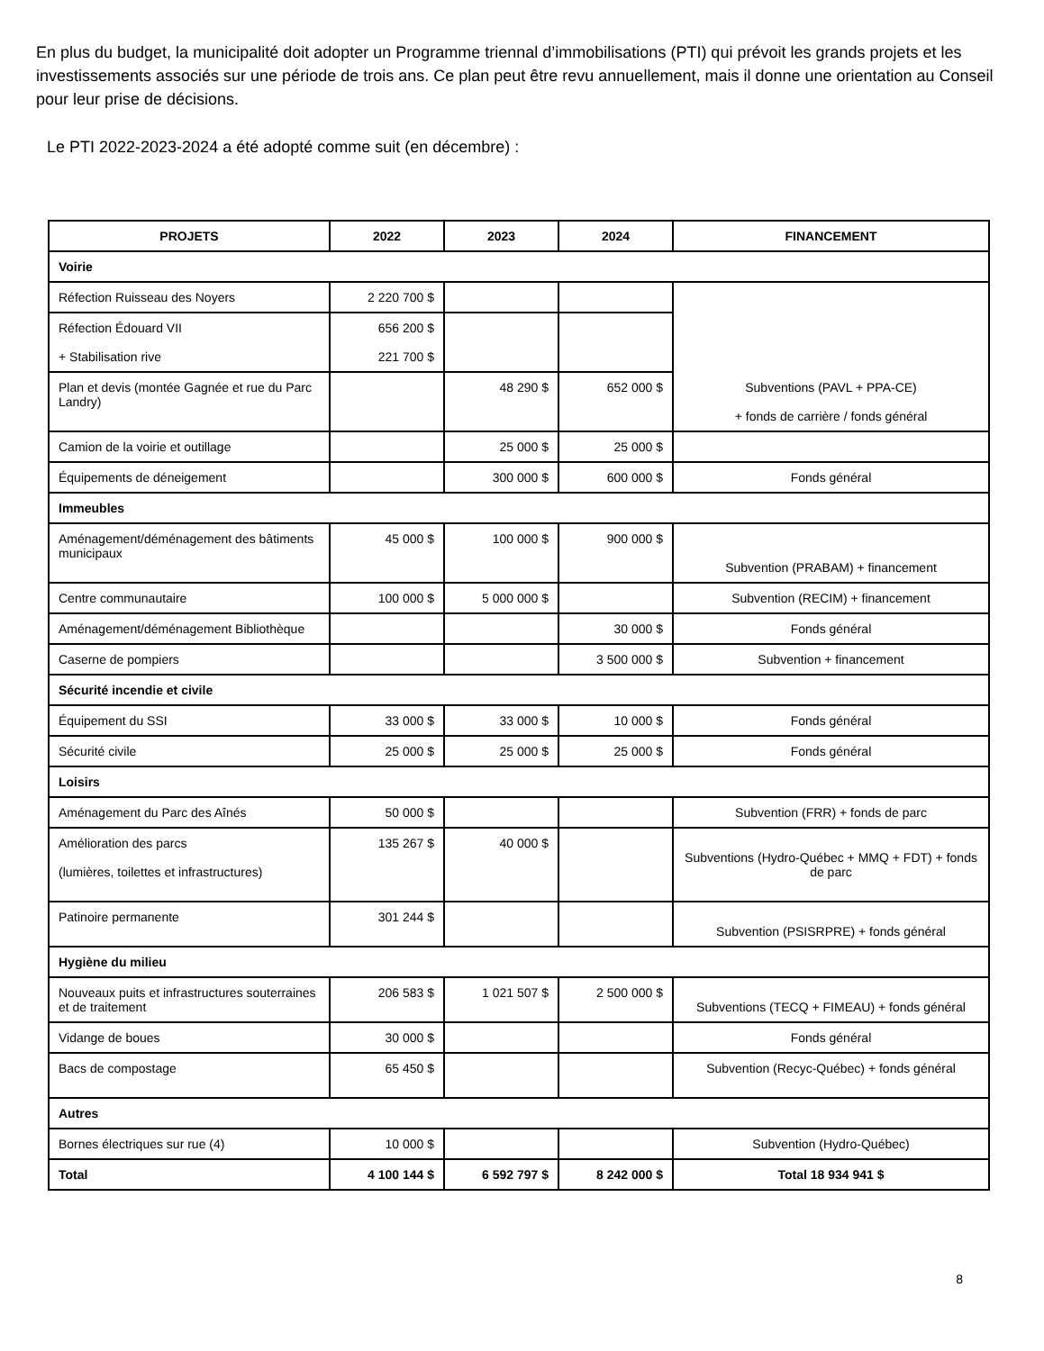En plus du budget, la municipalité doit adopter un Programme triennal d’immobilisations (PTI) qui prévoit les grands projets et les investissements associés sur une période de trois ans. Ce plan peut être revu annuellement, mais il donne une orientation au Conseil pour leur prise de décisions.
Le PTI 2022-2023-2024 a été adopté comme suit (en décembre) :
| PROJETS | 2022 | 2023 | 2024 | FINANCEMENT |
| --- | --- | --- | --- | --- |
| Voirie | | | | |
| Réfection Ruisseau des Noyers | 2 220 700 $ | | | Subventions (PAVL + PPA-CE) + fonds de carrière / fonds général |
| Réfection Édouard VII + Stabilisation rive | 656 200 $ 221 700 $ | | | |
| Plan et devis (montée Gagnée et rue du Parc Landry) | | 48 290 $ | 652 000 $ | |
| Camion de la voirie et outillage | | 25 000 $ | 25 000 $ | |
| Équipements de déneigement | | 300 000 $ | 600 000 $ | Fonds général |
| Immeubles | | | | |
| Aménagement/déménagement des bâtiments municipaux | 45 000 $ | 100 000 $ | 900 000 $ | Subvention (PRABAM) + financement |
| Centre communautaire | 100 000 $ | 5 000 000 $ | | Subvention (RECIM) + financement |
| Aménagement/déménagement Bibliothèque | | | 30 000 $ | Fonds général |
| Caserne de pompiers | | | 3 500 000 $ | Subvention + financement |
| Sécurité incendie et civile | | | | |
| Équipement du SSI | 33 000 $ | 33 000 $ | 10 000 $ | Fonds général |
| Sécurité civile | 25 000 $ | 25 000 $ | 25 000 $ | Fonds général |
| Loisirs | | | | |
| Aménagement du Parc des Aînés | 50 000 $ | | | Subvention (FRR) + fonds de parc |
| Amélioration des parcs (lumières, toilettes et infrastructures) | 135 267 $ | 40 000 $ | | Subventions (Hydro-Québec + MMQ + FDT) + fonds de parc |
| Patinoire permanente | 301 244 $ | | | Subvention (PSISRPRE) + fonds général |
| Hygiène du milieu | | | | |
| Nouveaux puits et infrastructures souterraines et de traitement | 206 583 $ | 1 021 507 $ | 2 500 000 $ | Subventions (TECQ + FIMEAU) + fonds général |
| Vidange de boues | 30 000 $ | | | Fonds général |
| Bacs de compostage | 65 450 $ | | | Subvention (Recyc-Québec) + fonds général |
| Autres | | | | |
| Bornes électriques sur rue (4) | 10 000 $ | | | Subvention (Hydro-Québec) |
| Total | 4 100 144 $ | 6 592 797 $ | 8 242 000 $ | Total 18 934 941 $ |
8